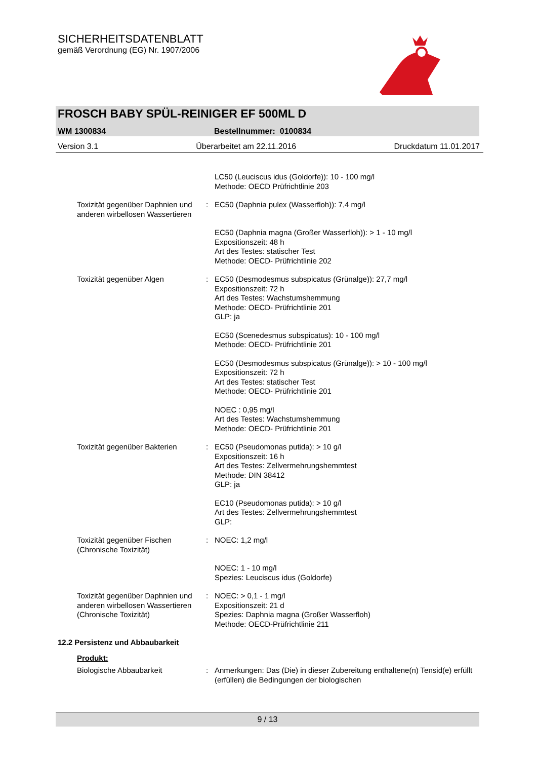SICHERHEITSDATENBLATT
gemäß Verordnung (EG) Nr. 1907/2006
FROSCH BABY SPÜL-REINIGER EF 500ML D
WM 1300834 Bestellnummer: 0100834
Version 3.1 Überarbeitet am 22.11.2016 Druckdatum 11.01.2017
LC50 (Leuciscus idus (Goldorfe)): 10 - 100 mg/l
Methode: OECD Prüfrichtlinie 203
Toxizität gegenüber Daphnien und anderen wirbellosen Wassertieren
: EC50 (Daphnia pulex (Wasserfloh)): 7,4 mg/l
EC50 (Daphnia magna (Großer Wasserfloh)): > 1 - 10 mg/l
Expositionszeit: 48 h
Art des Testes: statischer Test
Methode: OECD- Prüfrichtlinie 202
Toxizität gegenüber Algen : EC50 (Desmodesmus subspicatus (Grünalge)): 27,7 mg/l
Expositionszeit: 72 h
Art des Testes: Wachstumshemmung
Methode: OECD- Prüfrichtlinie 201
GLP: ja
EC50 (Scenedesmus subspicatus): 10 - 100 mg/l
Methode: OECD- Prüfrichtlinie 201
EC50 (Desmodesmus subspicatus (Grünalge)): > 10 - 100 mg/l
Expositionszeit: 72 h
Art des Testes: statischer Test
Methode: OECD- Prüfrichtlinie 201
NOEC : 0,95 mg/l
Art des Testes: Wachstumshemmung
Methode: OECD- Prüfrichtlinie 201
Toxizität gegenüber Bakterien
: EC50 (Pseudomonas putida): > 10 g/l
Expositionszeit: 16 h
Art des Testes: Zellvermehrungshemmtest
Methode: DIN 38412
GLP: ja
EC10 (Pseudomonas putida): > 10 g/l
Art des Testes: Zellvermehrungshemmtest
GLP:
Toxizität gegenüber Fischen (Chronische Toxizität)
: NOEC: 1,2 mg/l
NOEC: 1 - 10 mg/l
Spezies: Leuciscus idus (Goldorfe)
Toxizität gegenüber Daphnien und anderen wirbellosen Wassertieren (Chronische Toxizität)
: NOEC: > 0,1 - 1 mg/l
Expositionszeit: 21 d
Spezies: Daphnia magna (Großer Wasserfloh)
Methode: OECD-Prüfrichtlinie 211
12.2 Persistenz und Abbaubarkeit
Produkt:
Biologische Abbaubarkeit : Anmerkungen: Das (Die) in dieser Zubereitung enthaltene(n) Tensid(e) erfüllt (erfüllen) die Bedingungen der biologischen
9 / 13